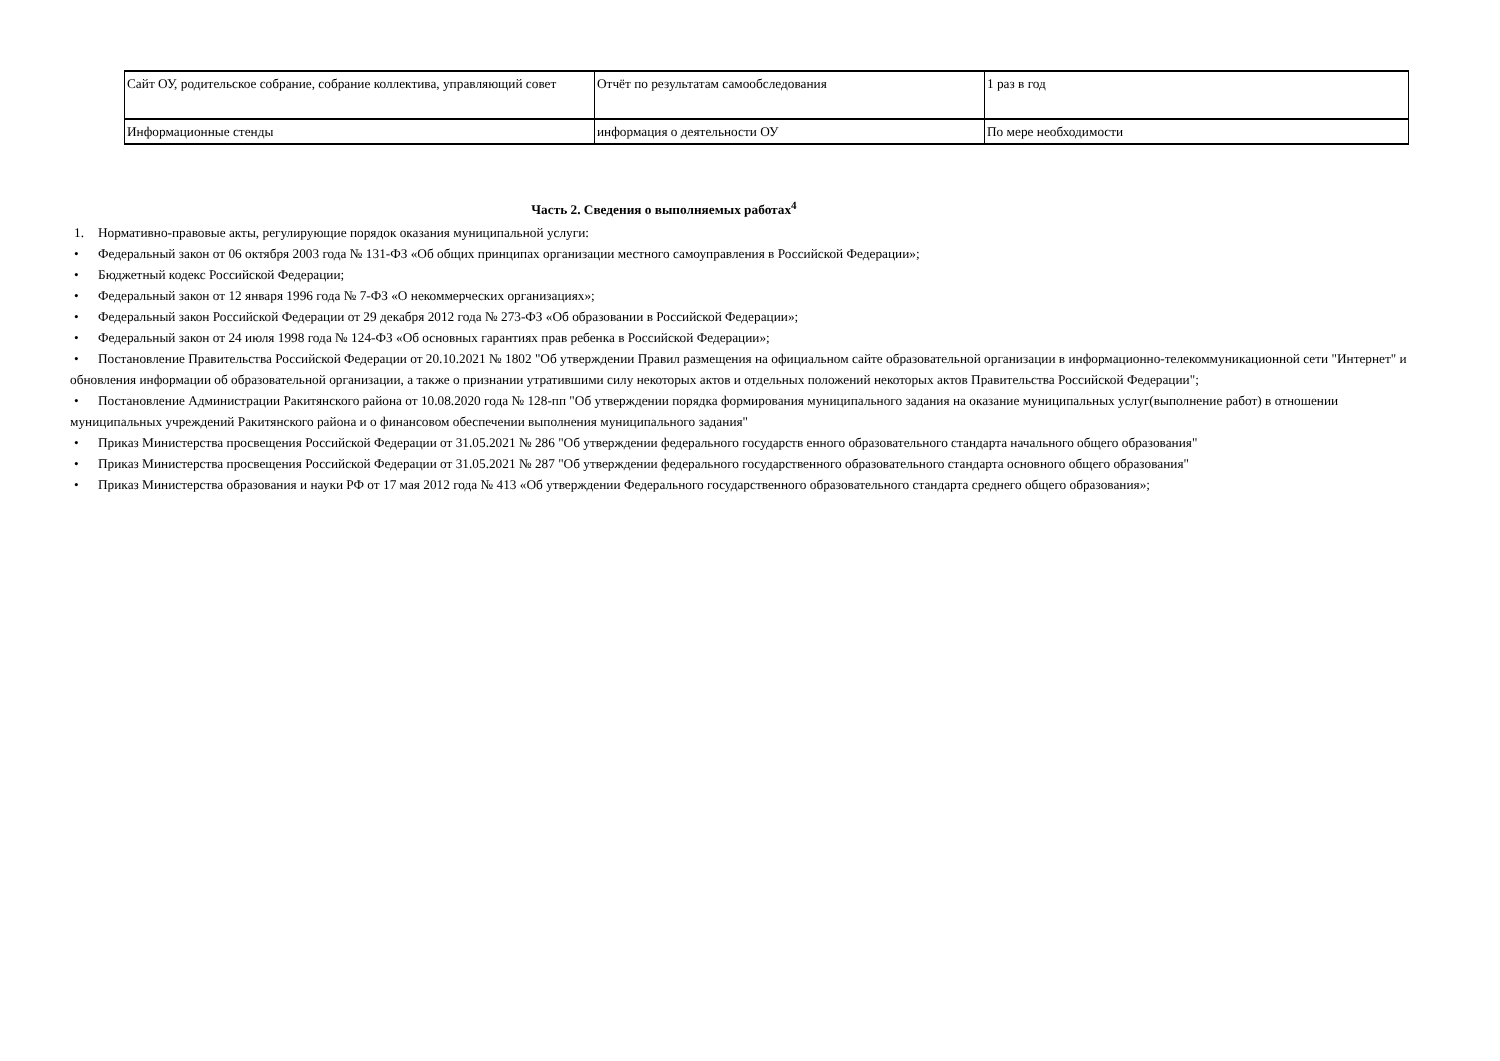| Сайт ОУ, родительское собрание, собрание коллектива, управляющий совет | Отчёт по результатам самообследования | 1 раз в год |
| Информационные стенды | информация о деятельности ОУ | По мере необходимости |
Часть 2. Сведения о выполняемых работах<sup>4</sup>
1. Нормативно-правовые акты, регулирующие порядок оказания муниципальной услуги:
• Федеральный закон от 06 октября 2003 года № 131-ФЗ «Об общих принципах организации местного самоуправления в Российской Федерации»;
• Бюджетный кодекс Российской Федерации;
• Федеральный закон от 12 января 1996 года № 7-ФЗ «О некоммерческих организациях»;
• Федеральный закон Российской Федерации от 29 декабря 2012 года № 273-ФЗ «Об образовании в Российской Федерации»;
• Федеральный закон от 24 июля 1998 года № 124-ФЗ «Об основных гарантиях прав ребенка в Российской Федерации»;
• Постановление Правительства Российской Федерации от 20.10.2021 № 1802 "Об утверждении Правил размещения на официальном сайте образовательной организации в информационно-телекоммуникационной сети "Интернет" и обновления информации об образовательной организации, а также о признании утратившими силу некоторых актов и отдельных положений некоторых актов Правительства Российской Федерации";
• Постановление Администрации Ракитянского района от 10.08.2020 года № 128-пп "Об утверждении порядка формирования муниципального задания на оказание муниципальных услуг(выполнение работ) в отношении муниципальных учреждений Ракитянского района и о финансовом обеспечении выполнения муниципального задания"
• Приказ Министерства просвещения Российской Федерации от 31.05.2021 № 286 "Об утверждении федерального государств енного образовательного стандарта начального общего образования"
• Приказ Министерства просвещения Российской Федерации от 31.05.2021 № 287 "Об утверждении федерального государственного образовательного стандарта основного общего образования"
• Приказ Министерства образования и науки РФ от 17 мая 2012 года № 413 «Об утверждении Федерального государственного образовательного стандарта среднего общего образования»;